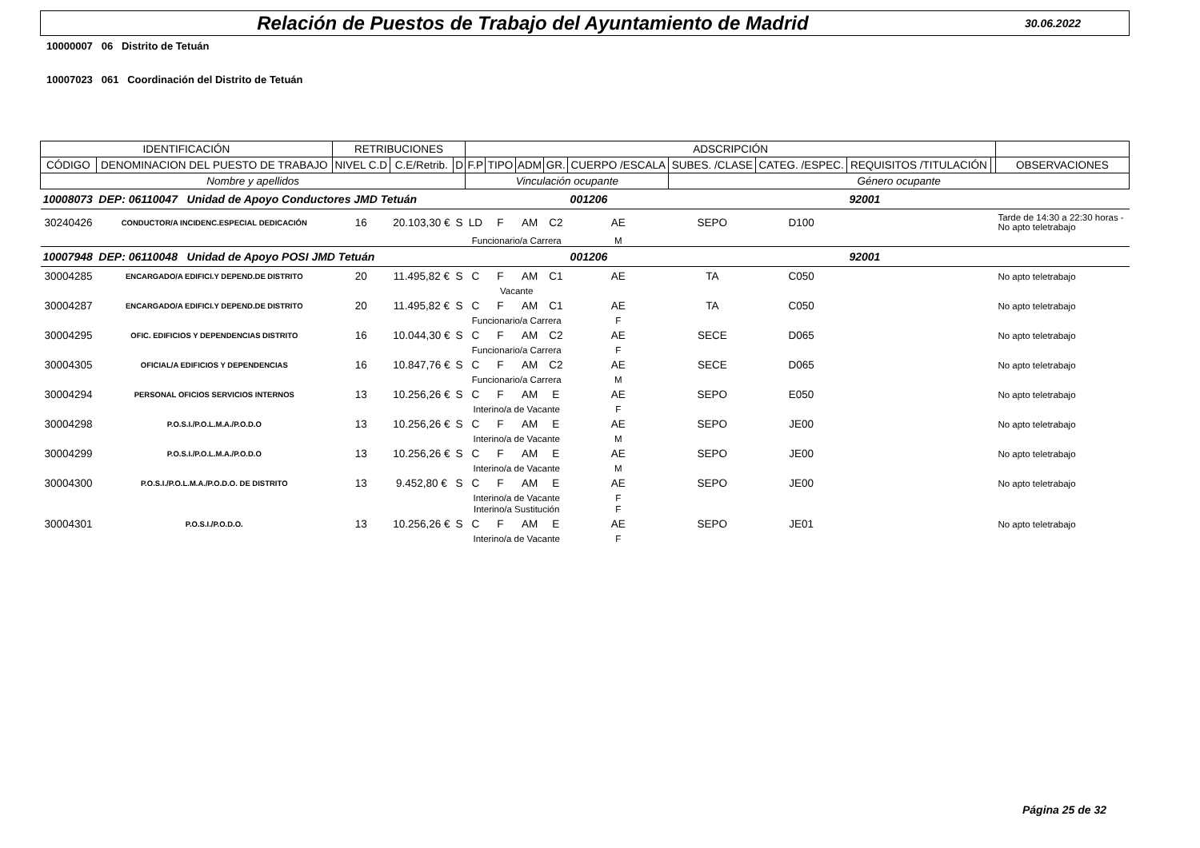Relación de Puestos de Trabajo del Ayuntamiento de Madrid
30.06.2022
10000007 06 Distrito de Tetuán
10007023 061 Coordinación del Distrito de Tetuán
| IDENTIFICACIÓN | | RETRIBUCIONES | | | ADSCRIPCIÓN | | | | | | | | | |
| --- | --- | --- | --- | --- | --- | --- | --- | --- | --- | --- | --- | --- | --- | --- |
| CÓDIGO | DENOMINACION DEL PUESTO DE TRABAJO | NIVEL C.D | C.E/Retrib. | D | F.P | TIPO | ADM | GR. | CUERPO /ESCALA | SUBES. /CLASE | CATEG. /ESPEC. | REQUISITOS /TITULACIÓN | | OBSERVACIONES |
| Nombre y apellidos | | | | | Vinculación ocupante | | | | | Género ocupante | | | | |
| 10008073 | DEP: 06110047 Unidad de Apoyo Conductores JMD Tetuán | | | | | | | | 001206 | | | 92001 | | |
| 30240426 | CONDUCTOR/A INCIDENC.ESPECIAL DEDICACIÓN | 16 | 20.103,30 € | S | LD | F | AM | C2 | AE | SEPO | D100 | | | Tarde de 14:30 a 22:30 horas - No apto teletrabajo |
| | | | | | Funcionario/a Carrera | | | | M | | | | | |
| 10007948 | DEP: 06110048 Unidad de Apoyo POSI JMD Tetuán | | | | | | | | 001206 | | | 92001 | | |
| 30004285 | ENCARGADO/A EDIFICI.Y DEPEND.DE DISTRITO | 20 | 11.495,82 € | S | C | F | AM | C1 | AE | TA | C050 | | | No apto teletrabajo |
| | | | | | Vacante | | | | | | | | | |
| 30004287 | ENCARGADO/A EDIFICI.Y DEPEND.DE DISTRITO | 20 | 11.495,82 € | S | C | F | AM | C1 | AE | TA | C050 | | | No apto teletrabajo |
| | | | | | Funcionario/a Carrera | | | | F | | | | | |
| 30004295 | OFIC. EDIFICIOS Y DEPENDENCIAS DISTRITO | 16 | 10.044,30 € | S | C | F | AM | C2 | AE | SECE | D065 | | | No apto teletrabajo |
| | | | | | Funcionario/a Carrera | | | | F | | | | | |
| 30004305 | OFICIAL/A EDIFICIOS Y DEPENDENCIAS | 16 | 10.847,76 € | S | C | F | AM | C2 | AE | SECE | D065 | | | No apto teletrabajo |
| | | | | | Funcionario/a Carrera | | | | M | | | | | |
| 30004294 | PERSONAL OFICIOS SERVICIOS INTERNOS | 13 | 10.256,26 € | S | C | F | AM | E | AE | SEPO | E050 | | | No apto teletrabajo |
| | | | | | Interino/a de Vacante | | | | F | | | | | |
| 30004298 | P.O.S.I./P.O.L.M.A./P.O.D.O | 13 | 10.256,26 € | S | C | F | AM | E | AE | SEPO | JE00 | | | No apto teletrabajo |
| | | | | | Interino/a de Vacante | | | | M | | | | | |
| 30004299 | P.O.S.I./P.O.L.M.A./P.O.D.O | 13 | 10.256,26 € | S | C | F | AM | E | AE | SEPO | JE00 | | | No apto teletrabajo |
| | | | | | Interino/a de Vacante | | | | M | | | | | |
| 30004300 | P.O.S.I./P.O.L.M.A./P.O.D.O. DE DISTRITO | 13 | 9.452,80 € | S | C | F | AM | E | AE | SEPO | JE00 | | | No apto teletrabajo |
| | | | | | Interino/a de Vacante | | | | F | | | | | |
| | | | | | Interino/a Sustitución | | | | F | | | | | |
| 30004301 | P.O.S.I./P.O.D.O. | 13 | 10.256,26 € | S | C | F | AM | E | AE | SEPO | JE01 | | | No apto teletrabajo |
| | | | | | Interino/a de Vacante | | | | F | | | | | |
Página 25 de 32